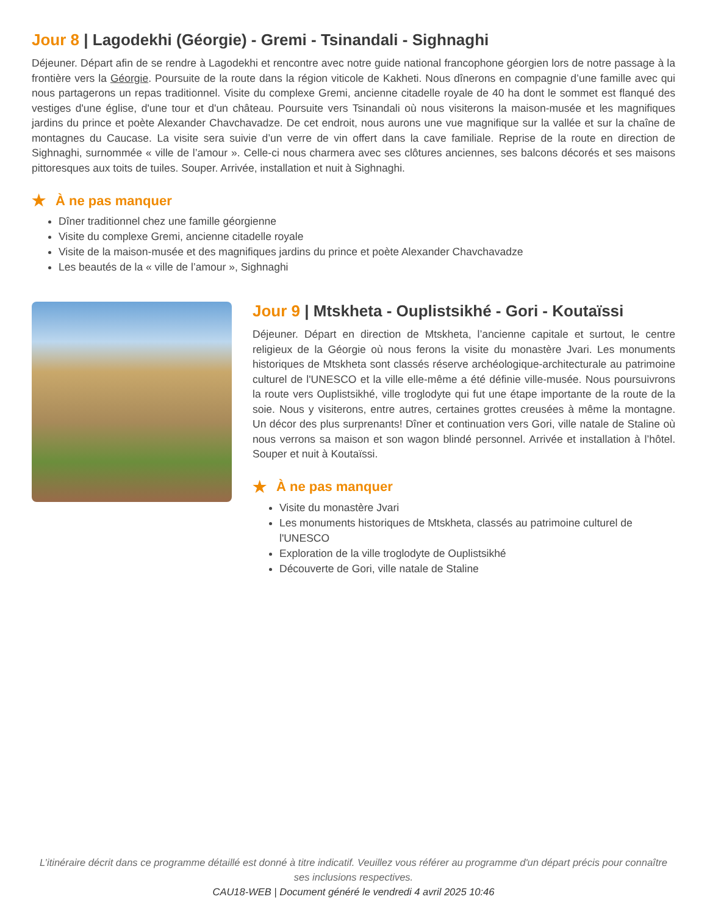Jour 8 | Lagodekhi (Géorgie) - Gremi - Tsinandali - Sighnaghi
Déjeuner. Départ afin de se rendre à Lagodekhi et rencontre avec notre guide national francophone géorgien lors de notre passage à la frontière vers la Géorgie. Poursuite de la route dans la région viticole de Kakheti. Nous dînerons en compagnie d’une famille avec qui nous partagerons un repas traditionnel. Visite du complexe Gremi, ancienne citadelle royale de 40 ha dont le sommet est flanqué des vestiges d'une église, d'une tour et d'un château. Poursuite vers Tsinandali où nous visiterons la maison-musée et les magnifiques jardins du prince et poète Alexander Chavchavadze. De cet endroit, nous aurons une vue magnifique sur la vallée et sur la chaîne de montagnes du Caucase. La visite sera suivie d’un verre de vin offert dans la cave familiale. Reprise de la route en direction de Sighnaghi, surnommée « ville de l’amour ». Celle-ci nous charmera avec ses clôtures anciennes, ses balcons décorés et ses maisons pittoresques aux toits de tuiles. Souper. Arrivée, installation et nuit à Sighnaghi.
★ À ne pas manquer
Dîner traditionnel chez une famille géorgienne
Visite du complexe Gremi, ancienne citadelle royale
Visite de la maison-musée et des magnifiques jardins du prince et poète Alexander Chavchavadze
Les beautés de la « ville de l’amour », Sighnaghi
Jour 9 | Mtskheta - Ouplistsikhé - Gori - Koutaïssi
Déjeuner. Départ en direction de Mtskheta, l’ancienne capitale et surtout, le centre religieux de la Géorgie où nous ferons la visite du monastère Jvari. Les monuments historiques de Mtskheta sont classés réserve archéologique-architecturale au patrimoine culturel de l'UNESCO et la ville elle-même a été définie ville-musée. Nous poursuivrons la route vers Ouplistsikhé, ville troglodyte qui fut une étape importante de la route de la soie. Nous y visiterons, entre autres, certaines grottes creusées à même la montagne. Un décor des plus surprenants! Dîner et continuation vers Gori, ville natale de Staline où nous verrons sa maison et son wagon blindé personnel. Arrivée et installation à l’hôtel. Souper et nuit à Koutaïssi.
★ À ne pas manquer
Visite du monastère Jvari
Les monuments historiques de Mtskheta, classés au patrimoine culturel de l'UNESCO
Exploration de la ville troglodyte de Ouplistsikhé
Découverte de Gori, ville natale de Staline
L’itinéraire décrit dans ce programme détaillé est donné à titre indicatif. Veuillez vous référer au programme d'un départ précis pour connaître ses inclusions respectives.
CAU18-WEB | Document généré le vendredi 4 avril 2025 10:46